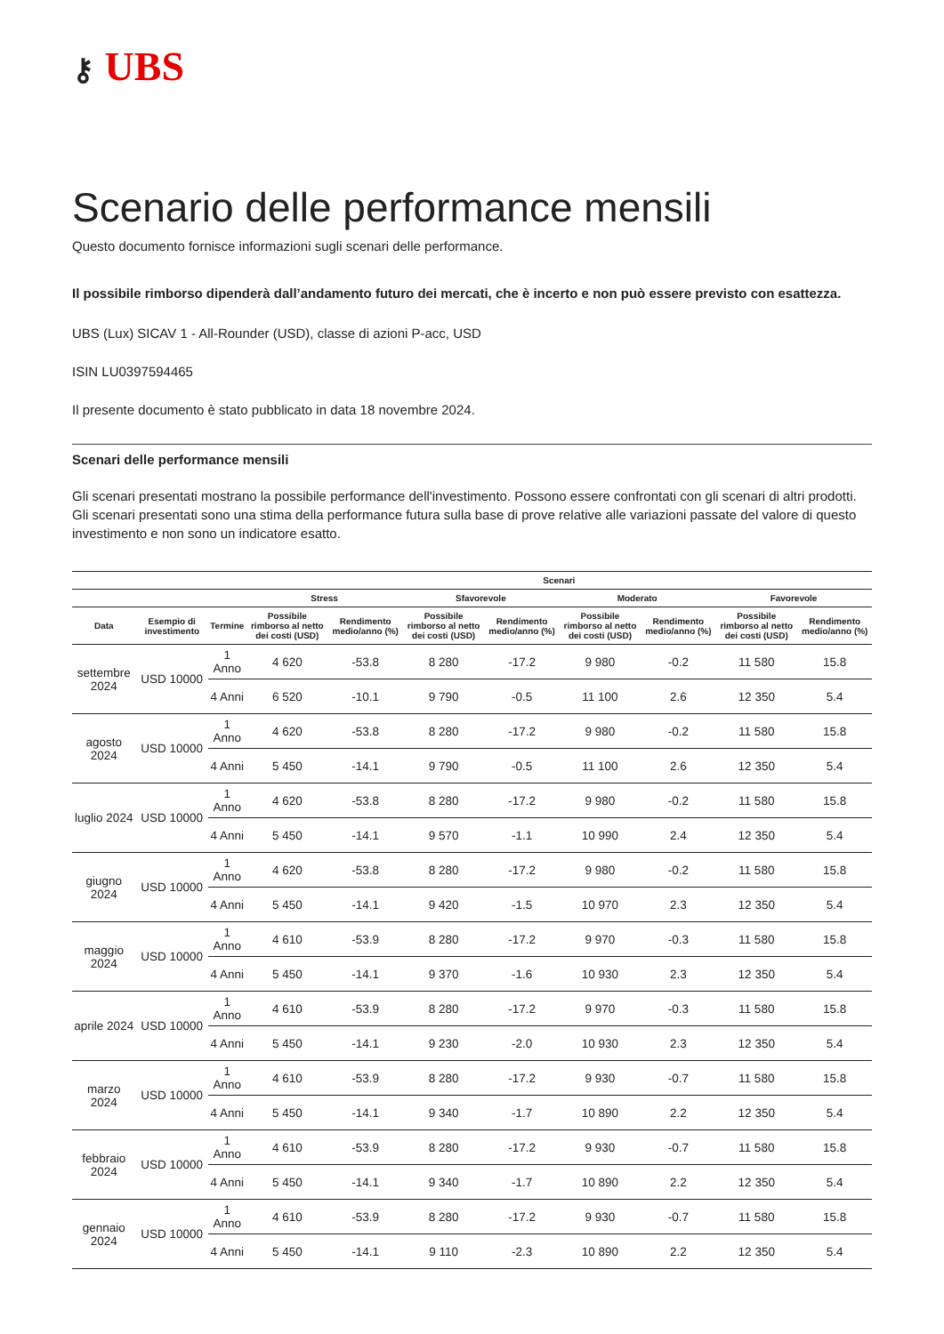⚷ UBS
Scenario delle performance mensili
Questo documento fornisce informazioni sugli scenari delle performance.
Il possibile rimborso dipenderà dall’andamento futuro dei mercati, che è incerto e non può essere previsto con esattezza.
UBS (Lux) SICAV 1 - All-Rounder (USD), classe di azioni P-acc, USD
ISIN LU0397594465
Il presente documento è stato pubblicato in data 18 novembre 2024.
Scenari delle performance mensili
Gli scenari presentati mostrano la possibile performance dell'investimento. Possono essere confrontati con gli scenari di altri prodotti. Gli scenari presentati sono una stima della performance futura sulla base di prove relative alle variazioni passate del valore di questo investimento e non sono un indicatore esatto.
| | | | Scenari | | | | | | | |
| --- | --- | --- | --- | --- | --- | --- | --- | --- | --- | --- |
| | | | Stress | | Sfavorevole | | Moderato | | Favorevole | |
| Data | Esempio di investimento | Termine | Possibile rimborso al netto dei costi (USD) | Rendimento medio/anno (%) | Possibile rimborso al netto dei costi (USD) | Rendimento medio/anno (%) | Possibile rimborso al netto dei costi (USD) | Rendimento medio/anno (%) | Possibile rimborso al netto dei costi (USD) | Rendimento medio/anno (%) |
| settembre 2024 | USD 10000 | 1 Anno | 4 620 | -53.8 | 8 280 | -17.2 | 9 980 | -0.2 | 11 580 | 15.8 |
| | | 4 Anni | 6 520 | -10.1 | 9 790 | -0.5 | 11 100 | 2.6 | 12 350 | 5.4 |
| agosto 2024 | USD 10000 | 1 Anno | 4 620 | -53.8 | 8 280 | -17.2 | 9 980 | -0.2 | 11 580 | 15.8 |
| | | 4 Anni | 5 450 | -14.1 | 9 790 | -0.5 | 11 100 | 2.6 | 12 350 | 5.4 |
| luglio 2024 | USD 10000 | 1 Anno | 4 620 | -53.8 | 8 280 | -17.2 | 9 980 | -0.2 | 11 580 | 15.8 |
| | | 4 Anni | 5 450 | -14.1 | 9 570 | -1.1 | 10 990 | 2.4 | 12 350 | 5.4 |
| giugno 2024 | USD 10000 | 1 Anno | 4 620 | -53.8 | 8 280 | -17.2 | 9 980 | -0.2 | 11 580 | 15.8 |
| | | 4 Anni | 5 450 | -14.1 | 9 420 | -1.5 | 10 970 | 2.3 | 12 350 | 5.4 |
| maggio 2024 | USD 10000 | 1 Anno | 4 610 | -53.9 | 8 280 | -17.2 | 9 970 | -0.3 | 11 580 | 15.8 |
| | | 4 Anni | 5 450 | -14.1 | 9 370 | -1.6 | 10 930 | 2.3 | 12 350 | 5.4 |
| aprile 2024 | USD 10000 | 1 Anno | 4 610 | -53.9 | 8 280 | -17.2 | 9 970 | -0.3 | 11 580 | 15.8 |
| | | 4 Anni | 5 450 | -14.1 | 9 230 | -2.0 | 10 930 | 2.3 | 12 350 | 5.4 |
| marzo 2024 | USD 10000 | 1 Anno | 4 610 | -53.9 | 8 280 | -17.2 | 9 930 | -0.7 | 11 580 | 15.8 |
| | | 4 Anni | 5 450 | -14.1 | 9 340 | -1.7 | 10 890 | 2.2 | 12 350 | 5.4 |
| febbraio 2024 | USD 10000 | 1 Anno | 4 610 | -53.9 | 8 280 | -17.2 | 9 930 | -0.7 | 11 580 | 15.8 |
| | | 4 Anni | 5 450 | -14.1 | 9 340 | -1.7 | 10 890 | 2.2 | 12 350 | 5.4 |
| gennaio 2024 | USD 10000 | 1 Anno | 4 610 | -53.9 | 8 280 | -17.2 | 9 930 | -0.7 | 11 580 | 15.8 |
| | | 4 Anni | 5 450 | -14.1 | 9 110 | -2.3 | 10 890 | 2.2 | 12 350 | 5.4 |